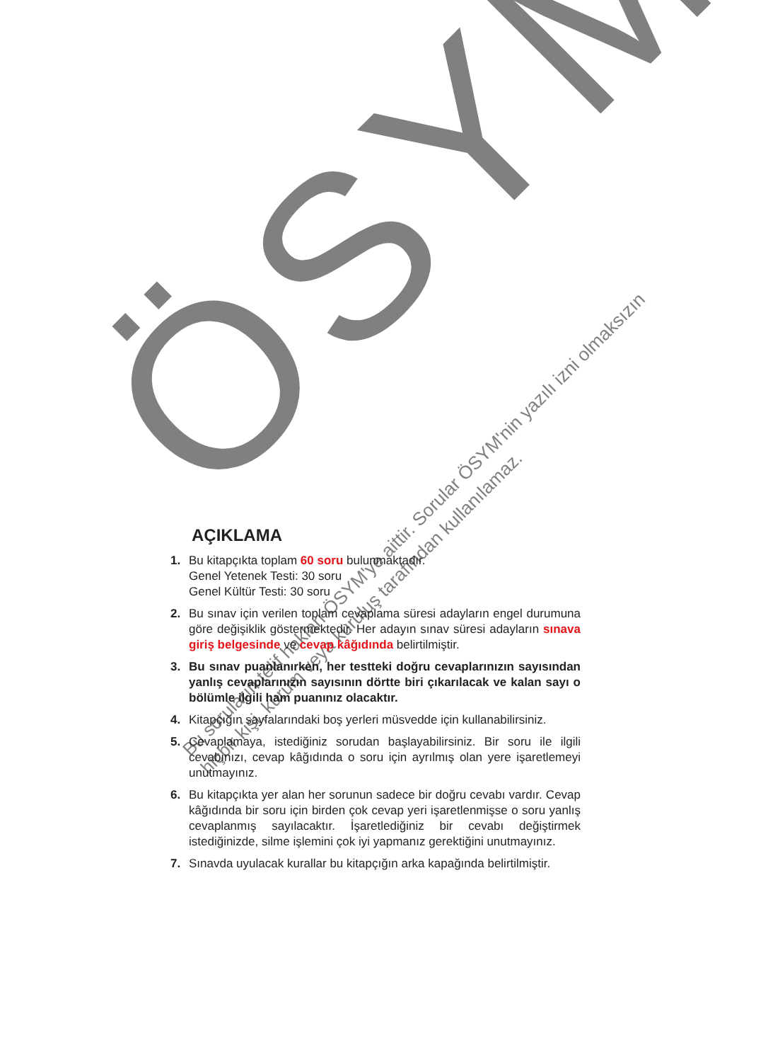ÖSYM
Bu soruların telif hakları ÖSYM'ye aittir. Sorular ÖSYM'nin yazılı izni olmaksızın
hiçbir kişi, kurum veya kuruluş tarafından kullanılamaz.
AÇIKLAMA
1. Bu kitapçıkta toplam 60 soru bulunmaktadır.
Genel Yetenek Testi: 30 soru
Genel Kültür Testi: 30 soru
2. Bu sınav için verilen toplam cevaplama süresi adayların engel durumuna göre değişiklik göstermektedir. Her adayın sınav süresi adayların sınava giriş belgesinde ve cevap kâğıdında belirtilmiştir.
3. Bu sınav puanlanırken, her testteki doğru cevaplarınızın sayısından yanlış cevaplarınızın sayısının dörtte biri çıkarılacak ve kalan sayı o bölümle ilgili ham puanınız olacaktır.
4. Kitapçığın sayfalarındaki boş yerleri müsvedde için kullanabilirsiniz.
5. Cevaplamaya, istediğiniz sorudan başlayabilirsiniz. Bir soru ile ilgili cevabınızı, cevap kâğıdında o soru için ayrılmış olan yere işaretlemeyi unutmayınız.
6. Bu kitapçıkta yer alan her sorunun sadece bir doğru cevabı vardır. Cevap kâğıdında bir soru için birden çok cevap yeri işaretlenmişse o soru yanlış cevaplanmış sayılacaktır. İşaretlediğiniz bir cevabı değiştirmek istediğinizde, silme işlemini çok iyi yapmanız gerektiğini unutmayınız.
7. Sınavda uyulacak kurallar bu kitapçığın arka kapağında belirtilmiştir.